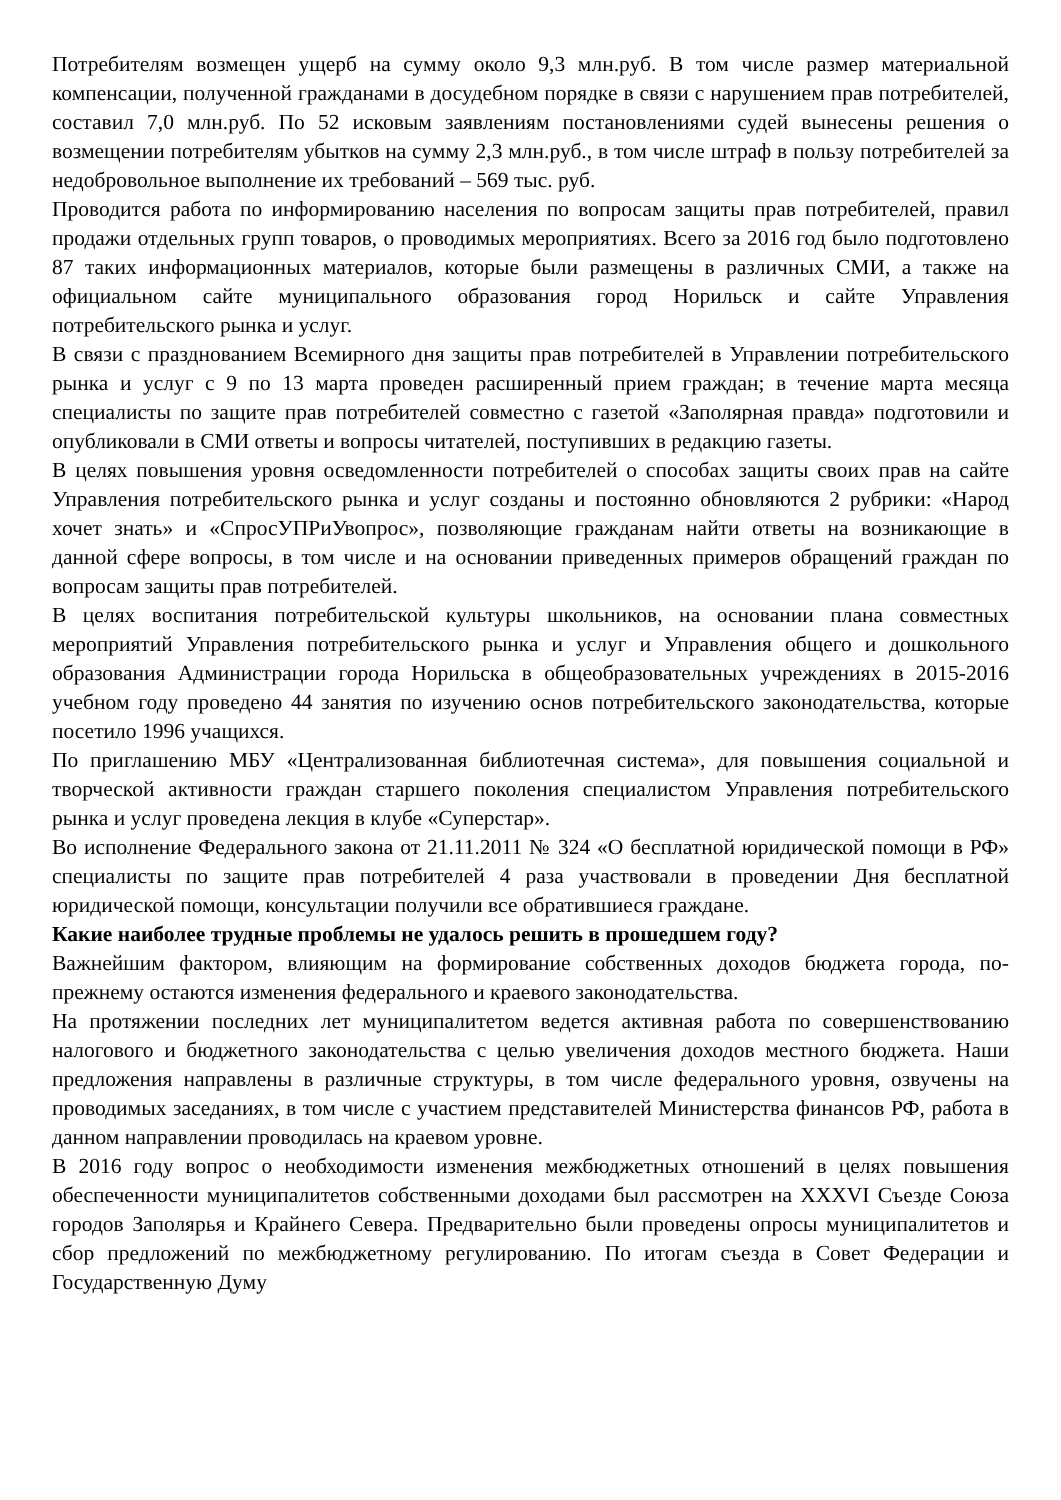Потребителям возмещен ущерб на сумму около 9,3 млн.руб. В том числе размер материальной компенсации, полученной гражданами в досудебном порядке в связи с нарушением прав потребителей, составил 7,0 млн.руб. По 52 исковым заявлениям постановлениями судей вынесены решения о возмещении потребителям убытков на сумму 2,3 млн.руб., в том числе штраф в пользу потребителей за недобровольное выполнение их требований – 569 тыс. руб.
Проводится работа по информированию населения по вопросам защиты прав потребителей, правил продажи отдельных групп товаров, о проводимых мероприятиях. Всего за 2016 год было подготовлено 87 таких информационных материалов, которые были размещены в различных СМИ, а также на официальном сайте муниципального образования город Норильск и сайте Управления потребительского рынка и услуг.
В связи с празднованием Всемирного дня защиты прав потребителей в Управлении потребительского рынка и услуг с 9 по 13 марта проведен расширенный прием граждан; в течение марта месяца специалисты по защите прав потребителей совместно с газетой «Заполярная правда» подготовили и опубликовали в СМИ ответы и вопросы читателей, поступивших в редакцию газеты.
В целях повышения уровня осведомленности потребителей о способах защиты своих прав на сайте Управления потребительского рынка и услуг созданы и постоянно обновляются 2 рубрики: «Народ хочет знать» и «СпросУПРиУвопрос», позволяющие гражданам найти ответы на возникающие в данной сфере вопросы, в том числе и на основании приведенных примеров обращений граждан по вопросам защиты прав потребителей.
В целях воспитания потребительской культуры школьников, на основании плана совместных мероприятий Управления потребительского рынка и услуг и Управления общего и дошкольного образования Администрации города Норильска в общеобразовательных учреждениях в 2015-2016 учебном году проведено 44 занятия по изучению основ потребительского законодательства, которые посетило 1996 учащихся.
По приглашению МБУ «Централизованная библиотечная система», для повышения социальной и творческой активности граждан старшего поколения специалистом Управления потребительского рынка и услуг проведена лекция в клубе «Суперстар».
Во исполнение Федерального закона от 21.11.2011 № 324 «О бесплатной юридической помощи в РФ» специалисты по защите прав потребителей 4 раза участвовали в проведении Дня бесплатной юридической помощи, консультации получили все обратившиеся граждане.
Какие наиболее трудные проблемы не удалось решить в прошедшем году?
Важнейшим фактором, влияющим на формирование собственных доходов бюджета города, по-прежнему остаются изменения федерального и краевого законодательства.
На протяжении последних лет муниципалитетом ведется активная работа по совершенствованию налогового и бюджетного законодательства с целью увеличения доходов местного бюджета. Наши предложения направлены в различные структуры, в том числе федерального уровня, озвучены на проводимых заседаниях, в том числе с участием представителей Министерства финансов РФ, работа в данном направлении проводилась на краевом уровне.
В 2016 году вопрос о необходимости изменения межбюджетных отношений в целях повышения обеспеченности муниципалитетов собственными доходами был рассмотрен на XXXVI Съезде Союза городов Заполярья и Крайнего Севера. Предварительно были проведены опросы муниципалитетов и сбор предложений по межбюджетному регулированию. По итогам съезда в Совет Федерации и Государственную Думу